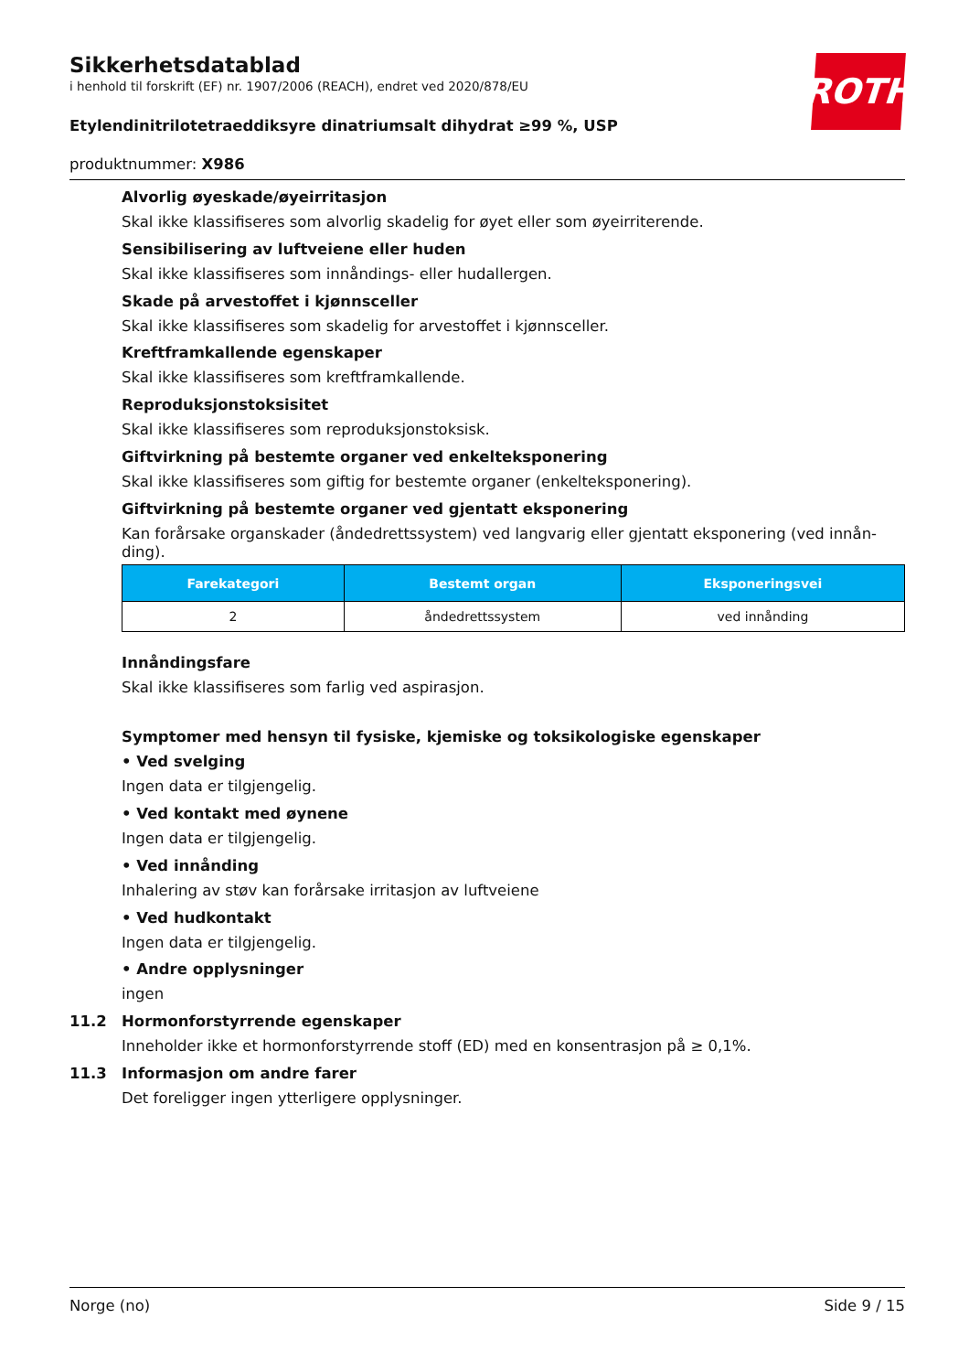Sikkerhetsdatablad
i henhold til forskrift (EF) nr. 1907/2006 (REACH), endret ved 2020/878/EU
Etylendinitrilotetraeddiksyre dinatriumsalt dihydrat ≥99 %, USP
produktnummer: X986
ROTH
Alvorlig øyeskade/øyeirritasjon
Skal ikke klassifiseres som alvorlig skadelig for øyet eller som øyeirriterende.
Sensibilisering av luftveiene eller huden
Skal ikke klassifiseres som innåndings- eller hudallergen.
Skade på arvestoffet i kjønnsceller
Skal ikke klassifiseres som skadelig for arvestoffet i kjønnsceller.
Kreftframkallende egenskaper
Skal ikke klassifiseres som kreftframkallende.
Reproduksjonstoksisitet
Skal ikke klassifiseres som reproduksjonstoksisk.
Giftvirkning på bestemte organer ved enkelteksponering
Skal ikke klassifiseres som giftig for bestemte organer (enkelteksponering).
Giftvirkning på bestemte organer ved gjentatt eksponering
Kan forårsake organskader (åndedrettssystem) ved langvarig eller gjentatt eksponering (ved innån-ding).
| Farekategori | Bestemt organ | Eksponeringsvei |
| --- | --- | --- |
| 2 | åndedrettssystem | ved innånding |
Innåndingsfare
Skal ikke klassifiseres som farlig ved aspirasjon.
Symptomer med hensyn til fysiske, kjemiske og toksikologiske egenskaper
• Ved svelging
Ingen data er tilgjengelig.
• Ved kontakt med øynene
Ingen data er tilgjengelig.
• Ved innånding
Inhalering av støv kan forårsake irritasjon av luftveiene
• Ved hudkontakt
Ingen data er tilgjengelig.
• Andre opplysninger
ingen
11.2 Hormonforstyrrende egenskaper
Inneholder ikke et hormonforstyrrende stoff (ED) med en konsentrasjon på ≥ 0,1%.
11.3 Informasjon om andre farer
Det foreligger ingen ytterligere opplysninger.
Norge (no) Side 9 / 15